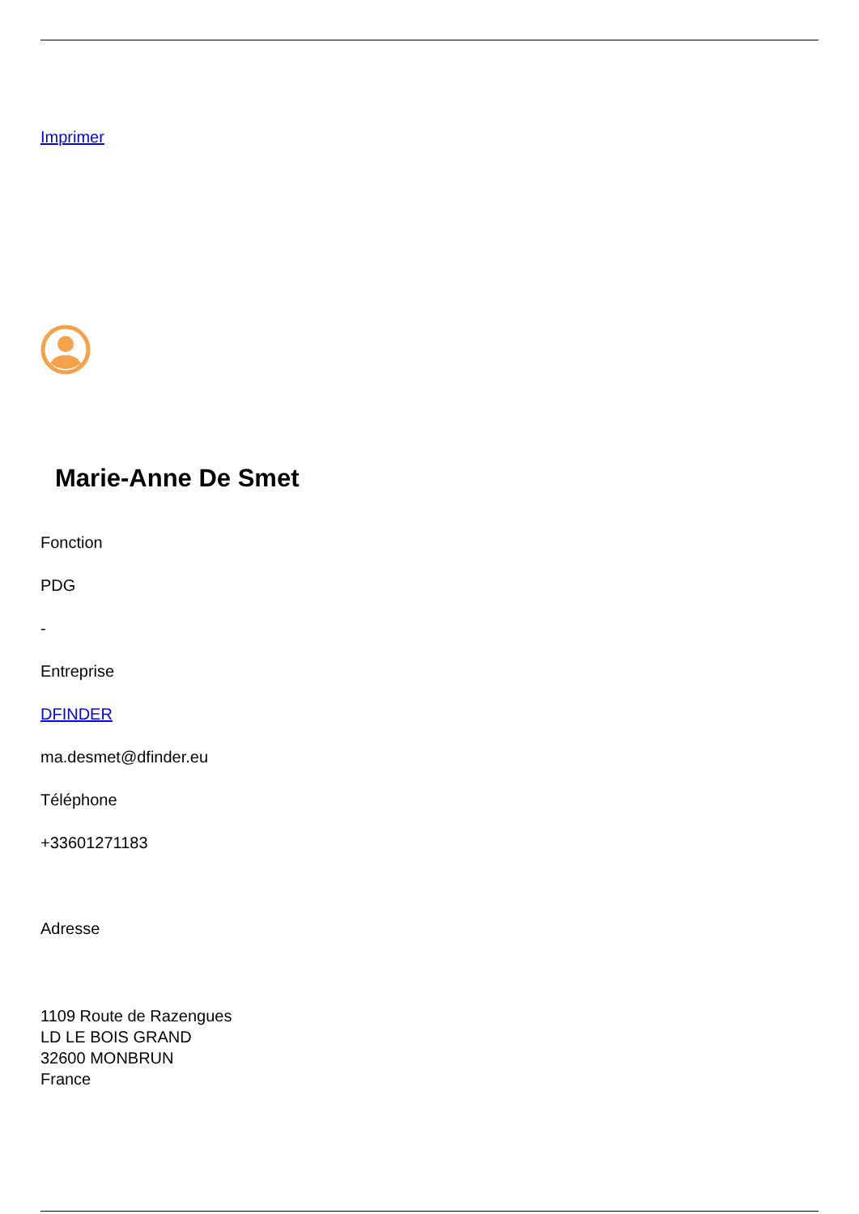Imprimer
Marie-Anne De Smet
Fonction
PDG
-
Entreprise
DFINDER
ma.desmet@dfinder.eu
Téléphone
+33601271183
Adresse
1109 Route de Razengues
LD LE BOIS GRAND
32600 MONBRUN
France